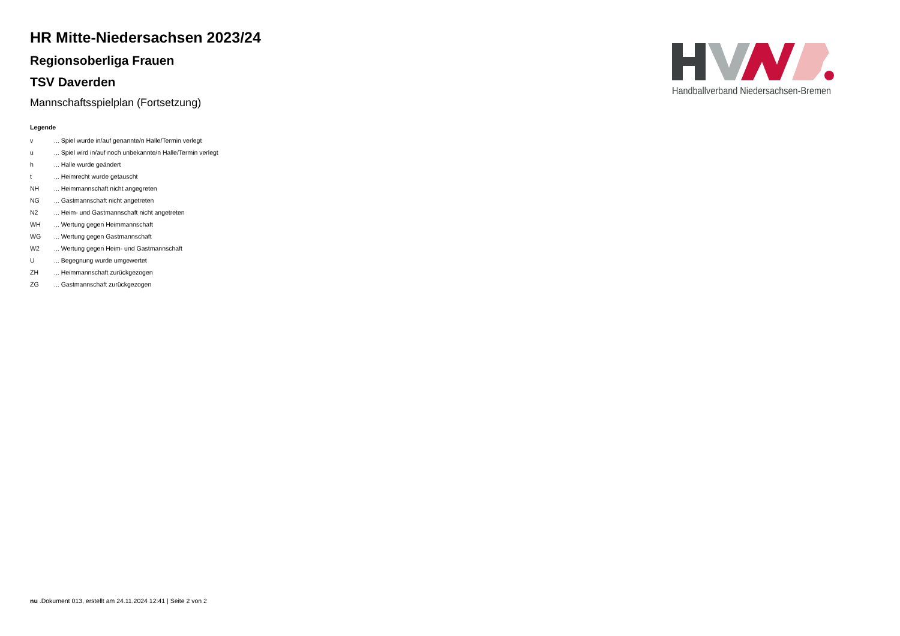HR Mitte-Niedersachsen 2023/24
Regionsoberliga Frauen
TSV Daverden
Mannschaftsspielplan (Fortsetzung)
Legende
| v | ... Spiel wurde in/auf genannte/n Halle/Termin verlegt |
| u | ... Spiel wird in/auf noch unbekannte/n Halle/Termin verlegt |
| h | ... Halle wurde geändert |
| t | ... Heimrecht wurde getauscht |
| NH | ... Heimmannschaft nicht angegreten |
| NG | ... Gastmannschaft nicht angetreten |
| N2 | ... Heim- und Gastmannschaft nicht angetreten |
| WH | ... Wertung gegen Heimmannschaft |
| WG | ... Wertung gegen Gastmannschaft |
| W2 | ... Wertung gegen Heim- und Gastmannschaft |
| U | ... Begegnung wurde umgewertet |
| ZH | ... Heimmannschaft zurückgezogen |
| ZG | ... Gastmannschaft zurückgezogen |
Handballverband Niedersachsen-Bremen
nu .Dokument 013, erstellt am 24.11.2024 12:41 | Seite 2 von 2